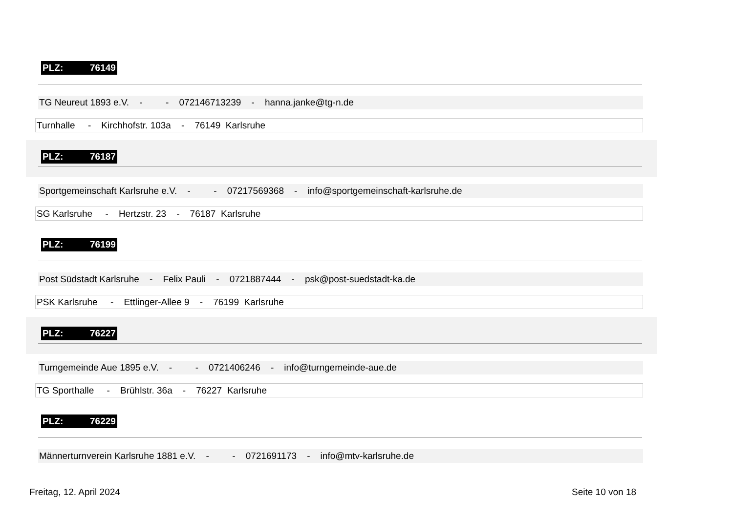PLZ: 76149
TG Neureut 1893 e.V. - - 072146713239 - hanna.janke@tg-n.de
Turnhalle - Kirchhofstr. 103a - 76149 Karlsruhe
PLZ: 76187
Sportgemeinschaft Karlsruhe e.V. - - 07217569368 - info@sportgemeinschaft-karlsruhe.de
SG Karlsruhe - Hertzstr. 23 - 76187 Karlsruhe
PLZ: 76199
Post Südstadt Karlsruhe - Felix Pauli - 0721887444 - psk@post-suedstadt-ka.de
PSK Karlsruhe - Ettlinger-Allee 9 - 76199 Karlsruhe
PLZ: 76227
Turngemeinde Aue 1895 e.V. - - 0721406246 - info@turngemeinde-aue.de
TG Sporthalle - Brühlstr. 36a - 76227 Karlsruhe
PLZ: 76229
Männerturnverein Karlsruhe 1881 e.V. - - 0721691173 - info@mtv-karlsruhe.de
Freitag, 12. April 2024 Seite 10 von 18